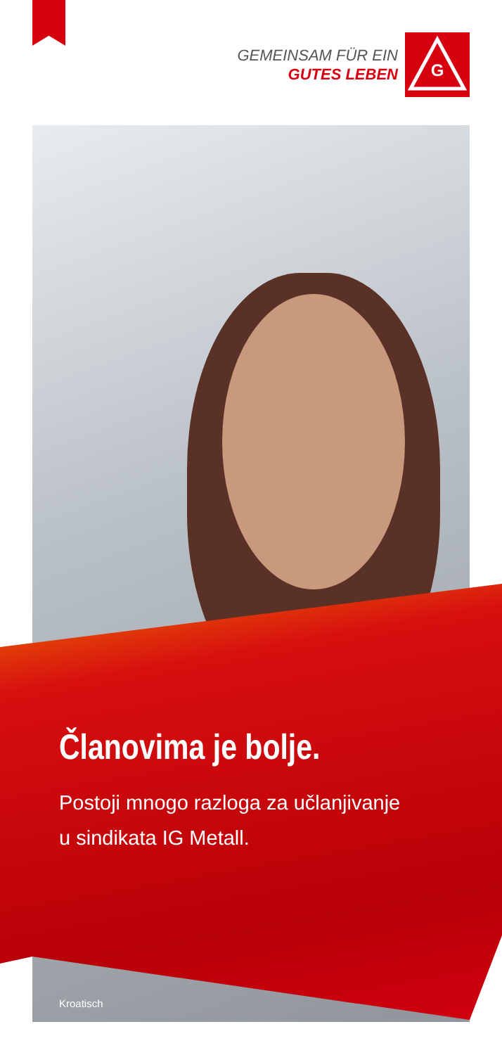GEMEINSAM FÜR EIN
GUTES LEBEN
G
Članovima je bolje.
Postoji mnogo razloga za učlanjivanje
u sindikata IG Metall.
Kroatisch